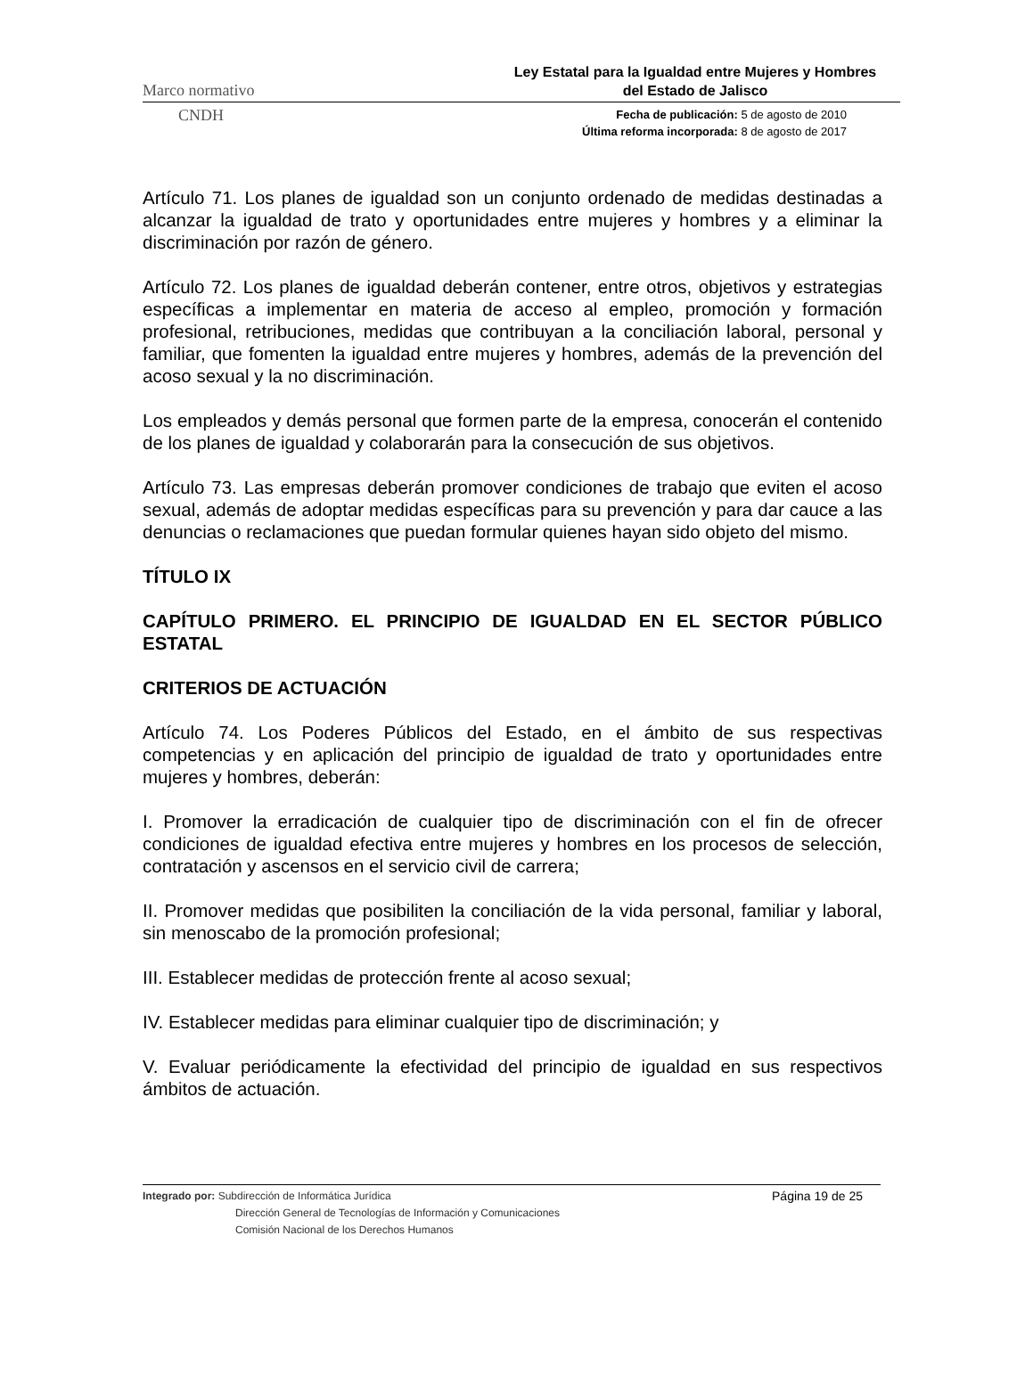Marco normativo
Ley Estatal para la Igualdad entre Mujeres y Hombres
del Estado de Jalisco
CNDH
Fecha de publicación: 5 de agosto de 2010
Última reforma incorporada: 8 de agosto de 2017
Artículo 71. Los planes de igualdad son un conjunto ordenado de medidas destinadas a alcanzar la igualdad de trato y oportunidades entre mujeres y hombres y a eliminar la discriminación por razón de género.
Artículo 72. Los planes de igualdad deberán contener, entre otros, objetivos y estrategias específicas a implementar en materia de acceso al empleo, promoción y formación profesional, retribuciones, medidas que contribuyan a la conciliación laboral, personal y familiar, que fomenten la igualdad entre mujeres y hombres, además de la prevención del acoso sexual y la no discriminación.
Los empleados y demás personal que formen parte de la empresa, conocerán el contenido de los planes de igualdad y colaborarán para la consecución de sus objetivos.
Artículo 73. Las empresas deberán promover condiciones de trabajo que eviten el acoso sexual, además de adoptar medidas específicas para su prevención y para dar cauce a las denuncias o reclamaciones que puedan formular quienes hayan sido objeto del mismo.
TÍTULO IX
CAPÍTULO PRIMERO. EL PRINCIPIO DE IGUALDAD EN EL SECTOR PÚBLICO ESTATAL
CRITERIOS DE ACTUACIÓN
Artículo 74. Los Poderes Públicos del Estado, en el ámbito de sus respectivas competencias y en aplicación del principio de igualdad de trato y oportunidades entre mujeres y hombres, deberán:
I. Promover la erradicación de cualquier tipo de discriminación con el fin de ofrecer condiciones de igualdad efectiva entre mujeres y hombres en los procesos de selección, contratación y ascensos en el servicio civil de carrera;
II. Promover medidas que posibiliten la conciliación de la vida personal, familiar y laboral, sin menoscabo de la promoción profesional;
III. Establecer medidas de protección frente al acoso sexual;
IV. Establecer medidas para eliminar cualquier tipo de discriminación; y
V. Evaluar periódicamente la efectividad del principio de igualdad en sus respectivos ámbitos de actuación.
Integrado por: Subdirección de Informática Jurídica
Dirección General de Tecnologías de Información y Comunicaciones
Comisión Nacional de los Derechos Humanos
Página 19 de 25